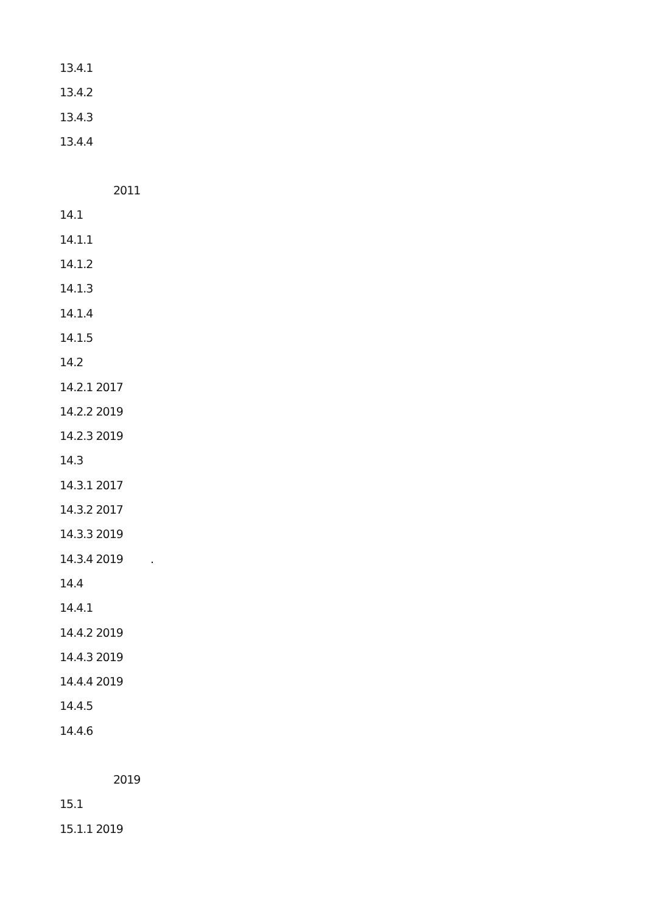13.4.1
13.4.2
13.4.3
13.4.4
2011
14.1
14.1.1
14.1.2
14.1.3
14.1.4
14.1.5
14.2
14.2.1 2017
14.2.2 2019
14.2.3 2019
14.3
14.3.1 2017
14.3.2 2017
14.3.3 2019
14.3.4 2019 .
14.4
14.4.1
14.4.2 2019
14.4.3 2019
14.4.4 2019
14.4.5
14.4.6
2019
15.1
15.1.1 2019